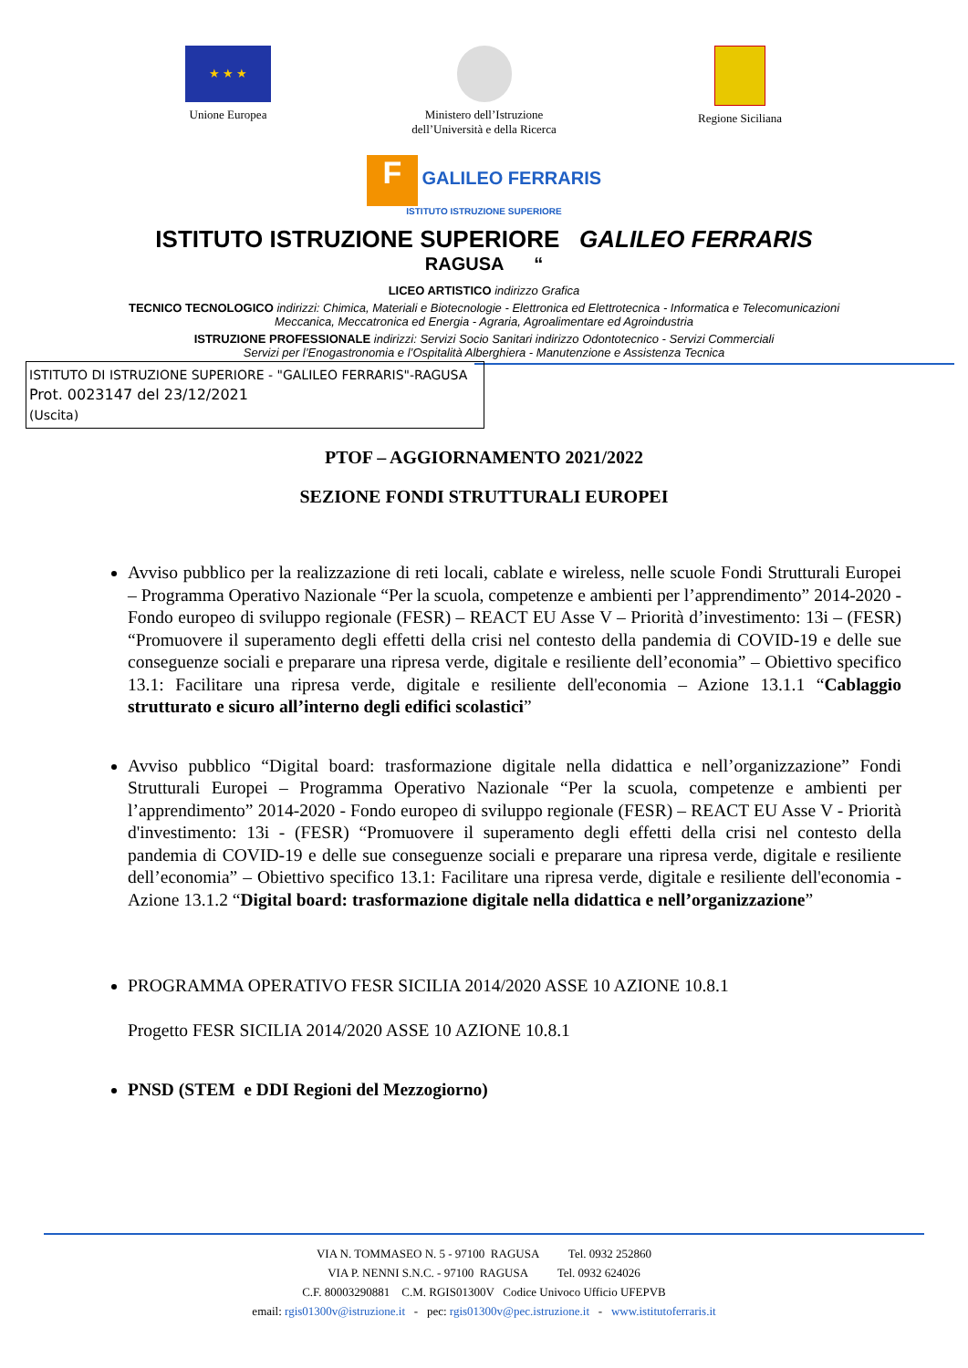★ ★ ★
Unione Europea
Ministero dell’Istruzione
dell’Università e della Ricerca
Regione Siciliana
F
GALILEO FERRARIS
ISTITUTO ISTRUZIONE SUPERIORE
ISTITUTO ISTRUZIONE SUPERIORE GALILEO FERRARIS
RAGUSA “
LICEO ARTISTICO indirizzo Grafica
TECNICO TECNOLOGICO indirizzi: Chimica, Materiali e Biotecnologie - Elettronica ed Elettrotecnica - Informatica e Telecomunicazioni
Meccanica, Meccatronica ed Energia - Agraria, Agroalimentare ed Agroindustria
ISTRUZIONE PROFESSIONALE indirizzi: Servizi Socio Sanitari indirizzo Odontotecnico - Servizi Commerciali
Servizi per l’Enogastronomia e l’Ospitalità Alberghiera - Manutenzione e Assistenza Tecnica
ISTITUTO DI ISTRUZIONE SUPERIORE - "GALILEO FERRARIS"-RAGUSA
Prot. 0023147 del 23/12/2021
(Uscita)
PTOF – AGGIORNAMENTO 2021/2022
SEZIONE FONDI STRUTTURALI EUROPEI
Avviso pubblico per la realizzazione di reti locali, cablate e wireless, nelle scuole Fondi Strutturali Europei – Programma Operativo Nazionale “Per la scuola, competenze e ambienti per l’apprendimento” 2014-2020 - Fondo europeo di sviluppo regionale (FESR) – REACT EU Asse V – Priorità d’investimento: 13i – (FESR) “Promuovere il superamento degli effetti della crisi nel contesto della pandemia di COVID-19 e delle sue conseguenze sociali e preparare una ripresa verde, digitale e resiliente dell’economia” – Obiettivo specifico 13.1: Facilitare una ripresa verde, digitale e resiliente dell'economia – Azione 13.1.1 “Cablaggio strutturato e sicuro all’interno degli edifici scolastici”
Avviso pubblico “Digital board: trasformazione digitale nella didattica e nell’organizzazione” Fondi Strutturali Europei – Programma Operativo Nazionale “Per la scuola, competenze e ambienti per l’apprendimento” 2014-2020 - Fondo europeo di sviluppo regionale (FESR) – REACT EU Asse V - Priorità d'investimento: 13i - (FESR) “Promuovere il superamento degli effetti della crisi nel contesto della pandemia di COVID-19 e delle sue conseguenze sociali e preparare una ripresa verde, digitale e resiliente dell’economia” – Obiettivo specifico 13.1: Facilitare una ripresa verde, digitale e resiliente dell'economia - Azione 13.1.2 “Digital board: trasformazione digitale nella didattica e nell’organizzazione”
PROGRAMMA OPERATIVO FESR SICILIA 2014/2020 ASSE 10 AZIONE 10.8.1
Progetto FESR SICILIA 2014/2020 ASSE 10 AZIONE 10.8.1
PNSD (STEM e DDI Regioni del Mezzogiorno)
VIA N. TOMMASEO N. 5 - 97100 RAGUSA Tel. 0932 252860
VIA P. NENNI S.N.C. - 97100 RAGUSA Tel. 0932 624026
C.F. 80003290881 C.M. RGIS01300V Codice Univoco Ufficio UFEPVB
email: rgis01300v@istruzione.it - pec: rgis01300v@pec.istruzione.it - www.istitutoferraris.it